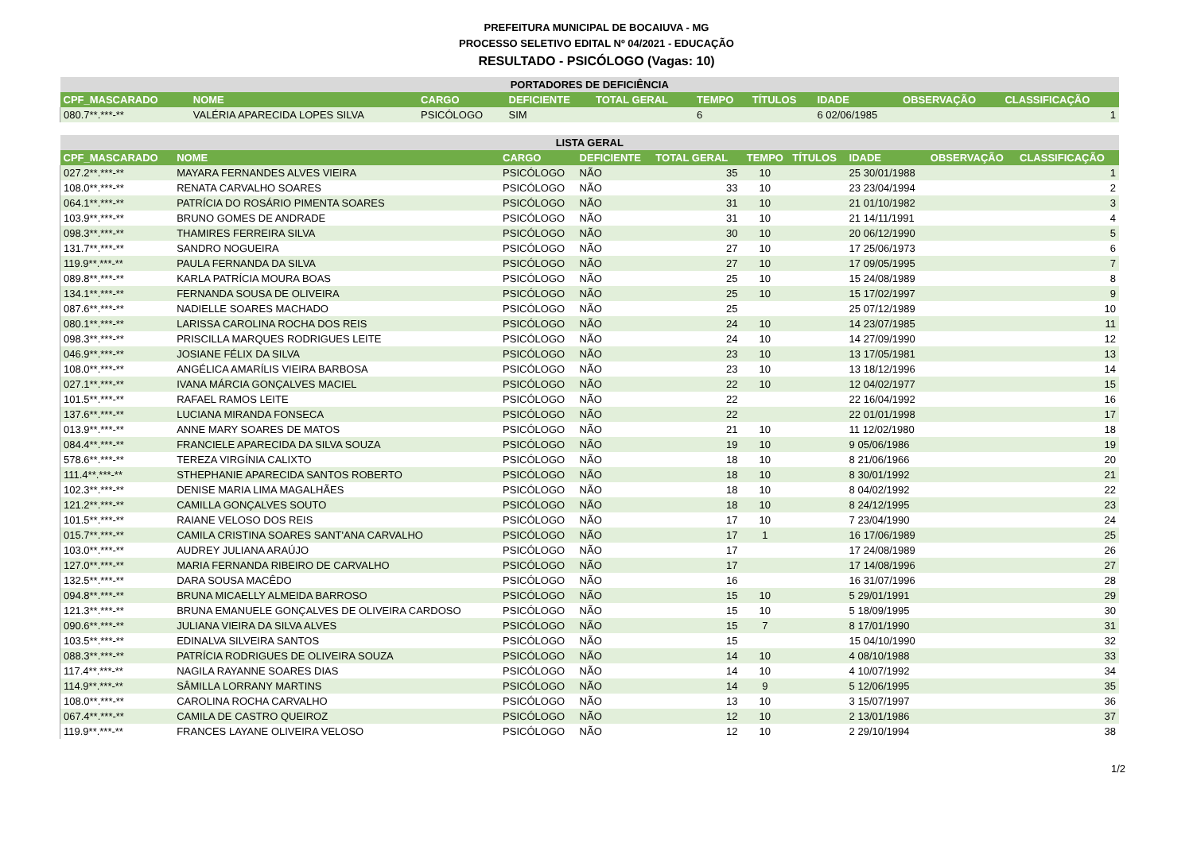PREFEITURA MUNICIPAL DE BOCAIUVA - MG
PROCESSO SELETIVO EDITAL Nº 04/2021 - EDUCAÇÃO
RESULTADO - PSICÓLOGO (Vagas: 10)
| PORTADORES DE DEFICIÊNCIA | | | | | | | | | |
| CPF_MASCARADO | NOME | CARGO | DEFICIENTE | TOTAL GERAL | TEMPO | TÍTULOS | IDADE | OBSERVAÇÃO | CLASSIFICAÇÃO |
| 080.7**.***-** | VALÉRIA APARECIDA LOPES SILVA | PSICÓLOGO | SIM | | 6 | | 6 02/06/1985 | | 1 |
| LISTA GERAL | | | | | | | | | |
| CPF_MASCARADO | NOME | CARGO | DEFICIENTE | TOTAL GERAL | TEMPO | TÍTULOS | IDADE | OBSERVAÇÃO | CLASSIFICAÇÃO |
| 027.2**.***-** | MAYARA FERNANDES ALVES VIEIRA | PSICÓLOGO | NÃO | 35 | 10 | | 25 30/01/1988 | | 1 |
| 108.0**.***-** | RENATA CARVALHO SOARES | PSICÓLOGO | NÃO | 33 | 10 | | 23 23/04/1994 | | 2 |
| 064.1**.***-** | PATRÍCIA DO ROSÁRIO PIMENTA SOARES | PSICÓLOGO | NÃO | 31 | 10 | | 21 01/10/1982 | | 3 |
| 103.9**.***-** | BRUNO GOMES DE ANDRADE | PSICÓLOGO | NÃO | 31 | 10 | | 21 14/11/1991 | | 4 |
| 098.3**.***-** | THAMIRES FERREIRA SILVA | PSICÓLOGO | NÃO | 30 | 10 | | 20 06/12/1990 | | 5 |
| 131.7**.***-** | SANDRO NOGUEIRA | PSICÓLOGO | NÃO | 27 | 10 | | 17 25/06/1973 | | 6 |
| 119.9**.***-** | PAULA FERNANDA DA SILVA | PSICÓLOGO | NÃO | 27 | 10 | | 17 09/05/1995 | | 7 |
| 089.8**.***-** | KARLA PATRÍCIA MOURA BOAS | PSICÓLOGO | NÃO | 25 | 10 | | 15 24/08/1989 | | 8 |
| 134.1**.***-** | FERNANDA SOUSA DE OLIVEIRA | PSICÓLOGO | NÃO | 25 | 10 | | 15 17/02/1997 | | 9 |
| 087.6**.***-** | NADIELLE SOARES MACHADO | PSICÓLOGO | NÃO | 25 | | | 25 07/12/1989 | | 10 |
| 080.1**.***-** | LARISSA CAROLINA ROCHA DOS REIS | PSICÓLOGO | NÃO | 24 | 10 | | 14 23/07/1985 | | 11 |
| 098.3**.***-** | PRISCILLA MARQUES RODRIGUES LEITE | PSICÓLOGO | NÃO | 24 | 10 | | 14 27/09/1990 | | 12 |
| 046.9**.***-** | JOSIANE FÉLIX DA SILVA | PSICÓLOGO | NÃO | 23 | 10 | | 13 17/05/1981 | | 13 |
| 108.0**.***-** | ANGÉLICA AMARÍLIS VIEIRA BARBOSA | PSICÓLOGO | NÃO | 23 | 10 | | 13 18/12/1996 | | 14 |
| 027.1**.***-** | IVANA MÁRCIA GONÇALVES MACIEL | PSICÓLOGO | NÃO | 22 | 10 | | 12 04/02/1977 | | 15 |
| 101.5**.***-** | RAFAEL RAMOS LEITE | PSICÓLOGO | NÃO | 22 | | | 22 16/04/1992 | | 16 |
| 137.6**.***-** | LUCIANA MIRANDA FONSECA | PSICÓLOGO | NÃO | 22 | | | 22 01/01/1998 | | 17 |
| 013.9**.***-** | ANNE MARY SOARES DE MATOS | PSICÓLOGO | NÃO | 21 | 10 | | 11 12/02/1980 | | 18 |
| 084.4**.***-** | FRANCIELE APARECIDA DA SILVA SOUZA | PSICÓLOGO | NÃO | 19 | 10 | | 9 05/06/1986 | | 19 |
| 578.6**.***-** | TEREZA VIRGÍNIA CALIXTO | PSICÓLOGO | NÃO | 18 | 10 | | 8 21/06/1966 | | 20 |
| 111.4**.***-** | STHEPHANIE APARECIDA SANTOS ROBERTO | PSICÓLOGO | NÃO | 18 | 10 | | 8 30/01/1992 | | 21 |
| 102.3**.***-** | DENISE MARIA LIMA MAGALHÃES | PSICÓLOGO | NÃO | 18 | 10 | | 8 04/02/1992 | | 22 |
| 121.2**.***-** | CAMILLA GONÇALVES SOUTO | PSICÓLOGO | NÃO | 18 | 10 | | 8 24/12/1995 | | 23 |
| 101.5**.***-** | RAIANE VELOSO DOS REIS | PSICÓLOGO | NÃO | 17 | 10 | | 7 23/04/1990 | | 24 |
| 015.7**.***-** | CAMILA CRISTINA SOARES SANT'ANA CARVALHO | PSICÓLOGO | NÃO | 17 | 1 | | 16 17/06/1989 | | 25 |
| 103.0**.***-** | AUDREY JULIANA ARAÚJO | PSICÓLOGO | NÃO | 17 | | | 17 24/08/1989 | | 26 |
| 127.0**.***-** | MARIA FERNANDA RIBEIRO DE CARVALHO | PSICÓLOGO | NÃO | 17 | | | 17 14/08/1996 | | 27 |
| 132.5**.***-** | DARA SOUSA MACÊDO | PSICÓLOGO | NÃO | 16 | | | 16 31/07/1996 | | 28 |
| 094.8**.***-** | BRUNA MICAELLY ALMEIDA BARROSO | PSICÓLOGO | NÃO | 15 | 10 | | 5 29/01/1991 | | 29 |
| 121.3**.***-** | BRUNA EMANUELE GONÇALVES DE OLIVEIRA CARDOSO | PSICÓLOGO | NÃO | 15 | 10 | | 5 18/09/1995 | | 30 |
| 090.6**.***-** | JULIANA VIEIRA DA SILVA ALVES | PSICÓLOGO | NÃO | 15 | 7 | | 8 17/01/1990 | | 31 |
| 103.5**.***-** | EDINALVA SILVEIRA SANTOS | PSICÓLOGO | NÃO | 15 | | | 15 04/10/1990 | | 32 |
| 088.3**.***-** | PATRÍCIA RODRIGUES DE OLIVEIRA SOUZA | PSICÓLOGO | NÃO | 14 | 10 | | 4 08/10/1988 | | 33 |
| 117.4**.***-** | NAGILA RAYANNE SOARES DIAS | PSICÓLOGO | NÃO | 14 | 10 | | 4 10/07/1992 | | 34 |
| 114.9**.***-** | SÂMILLA LORRANY MARTINS | PSICÓLOGO | NÃO | 14 | 9 | | 5 12/06/1995 | | 35 |
| 108.0**.***-** | CAROLINA ROCHA CARVALHO | PSICÓLOGO | NÃO | 13 | 10 | | 3 15/07/1997 | | 36 |
| 067.4**.***-** | CAMILA DE CASTRO QUEIROZ | PSICÓLOGO | NÃO | 12 | 10 | | 2 13/01/1986 | | 37 |
| 119.9**.***-** | FRANCES LAYANE OLIVEIRA VELOSO | PSICÓLOGO | NÃO | 12 | 10 | | 2 29/10/1994 | | 38 |
1/2